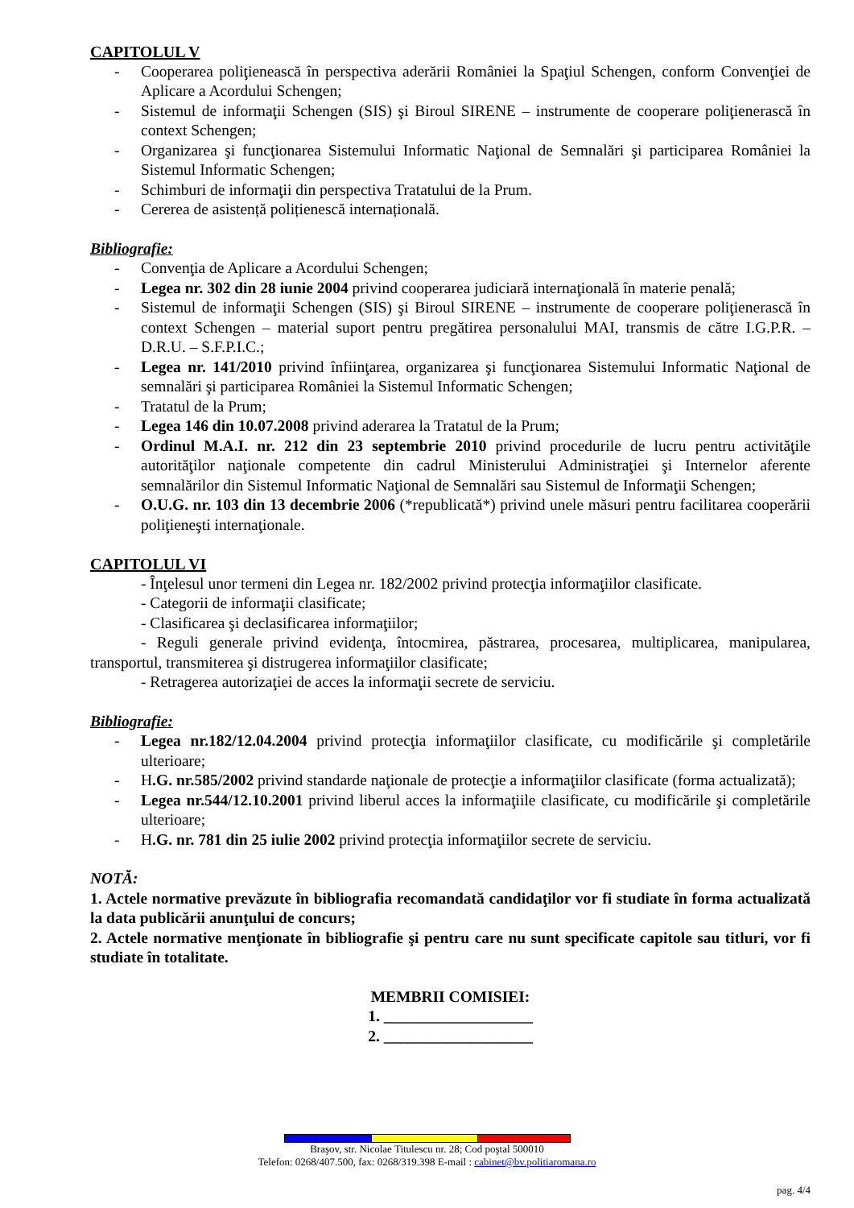CAPITOLUL V
- Cooperarea poliţienească în perspectiva aderării României la Spaţiul Schengen, conform Convenţiei de Aplicare a Acordului Schengen;
- Sistemul de informaţii Schengen (SIS) şi Biroul SIRENE – instrumente de cooperare poliţienerască în context Schengen;
- Organizarea şi funcţionarea Sistemului Informatic Naţional de Semnalări şi participarea României la Sistemul Informatic Schengen;
- Schimburi de informaţii din perspectiva Tratatului de la Prum.
- Cererea de asistență polițienescă internațională.
Bibliografie:
- Convenţia de Aplicare a Acordului Schengen;
- Legea nr. 302 din 28 iunie 2004 privind cooperarea judiciară internaţională în materie penală;
- Sistemul de informaţii Schengen (SIS) şi Biroul SIRENE – instrumente de cooperare poliţienerască în context Schengen – material suport pentru pregătirea personalului MAI, transmis de către I.G.P.R. – D.R.U. – S.F.P.I.C.;
- Legea nr. 141/2010 privind înfiinţarea, organizarea şi funcţionarea Sistemului Informatic Naţional de semnalări şi participarea României la Sistemul Informatic Schengen;
- Tratatul de la Prum;
- Legea 146 din 10.07.2008 privind aderarea la Tratatul de la Prum;
- Ordinul M.A.I. nr. 212 din 23 septembrie 2010 privind procedurile de lucru pentru activităţile autorităţilor naţionale competente din cadrul Ministerului Administraţiei şi Internelor aferente semnalărilor din Sistemul Informatic Naţional de Semnalări sau Sistemul de Informaţii Schengen;
- O.U.G. nr. 103 din 13 decembrie 2006 (*republicată*) privind unele măsuri pentru facilitarea cooperării poliţieneşti internaţionale.
CAPITOLUL VI
- Înţelesul unor termeni din Legea nr. 182/2002 privind protecţia informaţiilor clasificate.
- Categorii de informaţii clasificate;
- Clasificarea şi declasificarea informaţiilor;
- Reguli generale privind evidenţa, întocmirea, păstrarea, procesarea, multiplicarea, manipularea, transportul, transmiterea şi distrugerea informaţiilor clasificate;
- Retragerea autorizaţiei de acces la informaţii secrete de serviciu.
Bibliografie:
- Legea nr.182/12.04.2004 privind protecţia informaţiilor clasificate, cu modificările şi completările ulterioare;
- H.G. nr.585/2002 privind standarde naţionale de protecţie a informaţiilor clasificate (forma actualizată);
- Legea nr.544/12.10.2001 privind liberul acces la informaţiile clasificate, cu modificările şi completările ulterioare;
- H.G. nr. 781 din 25 iulie 2002 privind protecţia informaţiilor secrete de serviciu.
NOTĂ:
1. Actele normative prevăzute în bibliografia recomandată candidaţilor vor fi studiate în forma actualizată la data publicării anunţului de concurs;
2. Actele normative menţionate în bibliografie şi pentru care nu sunt specificate capitole sau titluri, vor fi studiate în totalitate.
MEMBRII COMISIEI:
1. ___________________
2. ___________________
Braşov, str. Nicolae Titulescu nr. 28; Cod poştal 500010
Telefon: 0268/407.500, fax: 0268/319.398 E-mail : cabinet@bv.politiaromana.ro
pag. 4/4